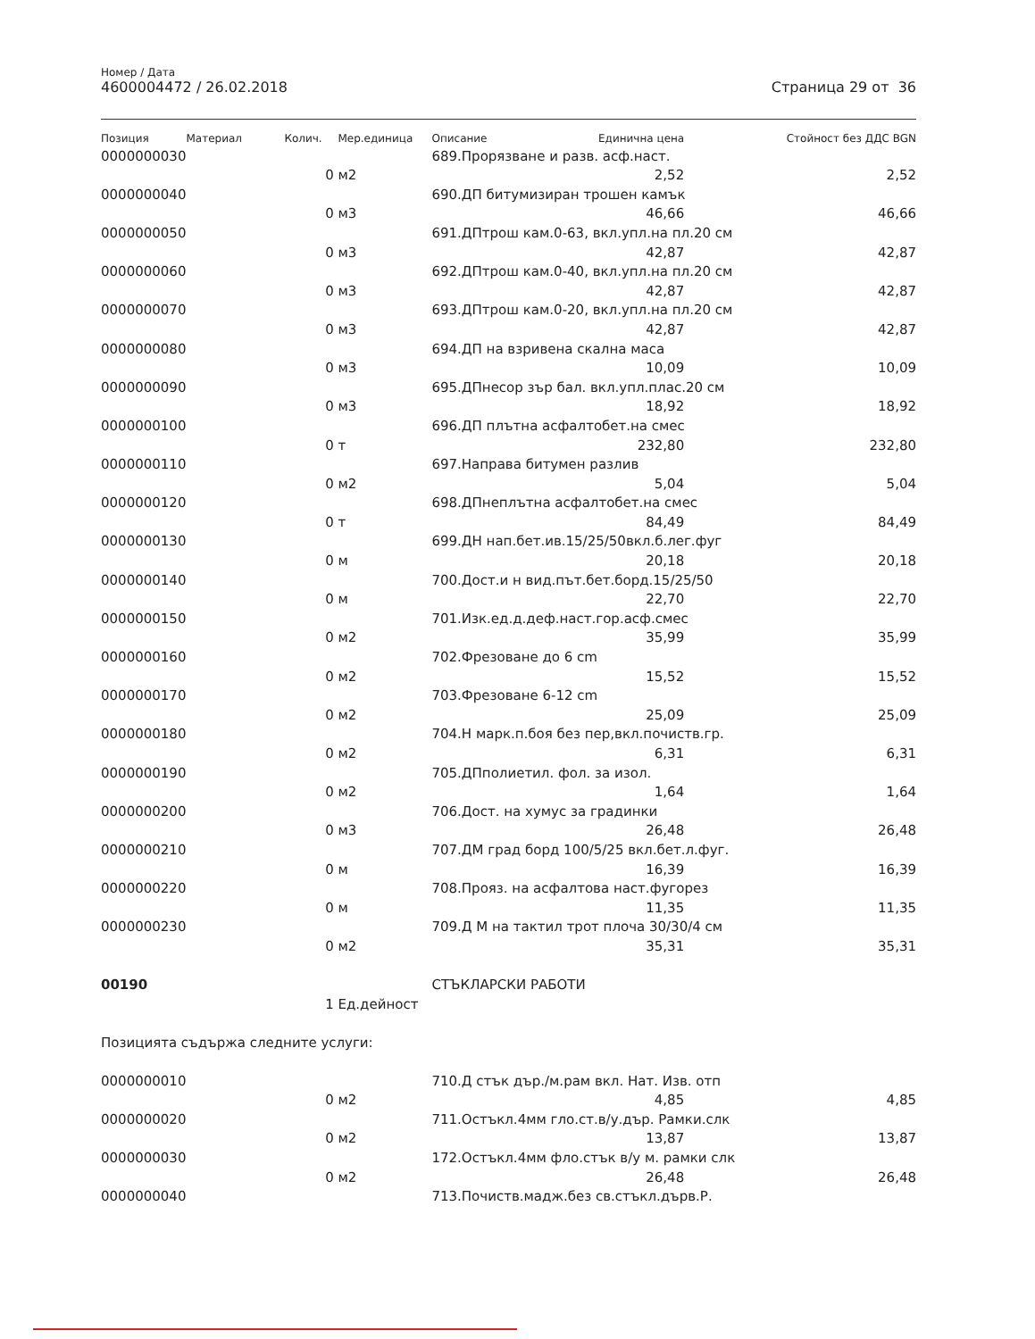Номер / Дата
4600004472 / 26.02.2018 Страница 29 от 36
| Позиция | Материал | Колич. | Мер.единица | Описание | Единична цена | Стойност без ДДС BGN |
| --- | --- | --- | --- | --- | --- | --- |
| 0000000030 | | | | 689.Прорязване и разв. асф.наст. | | |
| | | 0 | м2 | | 2,52 | 2,52 |
| 0000000040 | | | | 690.ДП битумизиран трошен камък | | |
| | | 0 | м3 | | 46,66 | 46,66 |
| 0000000050 | | | | 691.ДПтрош кам.0-63, вкл.упл.на пл.20 см | | |
| | | 0 | м3 | | 42,87 | 42,87 |
| 0000000060 | | | | 692.ДПтрош кам.0-40, вкл.упл.на пл.20 см | | |
| | | 0 | м3 | | 42,87 | 42,87 |
| 0000000070 | | | | 693.ДПтрош кам.0-20, вкл.упл.на пл.20 см | | |
| | | 0 | м3 | | 42,87 | 42,87 |
| 0000000080 | | | | 694.ДП на взривена скална маса | | |
| | | 0 | м3 | | 10,09 | 10,09 |
| 0000000090 | | | | 695.ДПнесор зър бал. вкл.упл.плас.20 см | | |
| | | 0 | м3 | | 18,92 | 18,92 |
| 0000000100 | | | | 696.ДП плътна асфалтобет.на смес | | |
| | | 0 | т | | 232,80 | 232,80 |
| 0000000110 | | | | 697.Направа битумен разлив | | |
| | | 0 | м2 | | 5,04 | 5,04 |
| 0000000120 | | | | 698.ДПнеплътна асфалтобет.на смес | | |
| | | 0 | т | | 84,49 | 84,49 |
| 0000000130 | | | | 699.ДН нап.бет.ив.15/25/50вкл.б.лег.фуг | | |
| | | 0 | м | | 20,18 | 20,18 |
| 0000000140 | | | | 700.Дост.и н вид.път.бет.борд.15/25/50 | | |
| | | 0 | м | | 22,70 | 22,70 |
| 0000000150 | | | | 701.Изк.ед.д.деф.наст.гор.асф.смес | | |
| | | 0 | м2 | | 35,99 | 35,99 |
| 0000000160 | | | | 702.Фрезоване до 6 cm | | |
| | | 0 | м2 | | 15,52 | 15,52 |
| 0000000170 | | | | 703.Фрезоване 6-12 cm | | |
| | | 0 | м2 | | 25,09 | 25,09 |
| 0000000180 | | | | 704.Н марк.п.боя без пер,вкл.почиств.гр. | | |
| | | 0 | м2 | | 6,31 | 6,31 |
| 0000000190 | | | | 705.ДПполиетил. фол. за изол. | | |
| | | 0 | м2 | | 1,64 | 1,64 |
| 0000000200 | | | | 706.Дост. на хумус за градинки | | |
| | | 0 | м3 | | 26,48 | 26,48 |
| 0000000210 | | | | 707.ДМ град борд 100/5/25 вкл.бет.л.фуг. | | |
| | | 0 | м | | 16,39 | 16,39 |
| 0000000220 | | | | 708.Прояз. на асфалтова наст.фугорез | | |
| | | 0 | м | | 11,35 | 11,35 |
| 0000000230 | | | | 709.Д М на тактил трот плоча 30/30/4 см | | |
| | | 0 | м2 | | 35,31 | 35,31 |
| 00190 | | | | СТЪКЛАРСКИ РАБОТИ | | |
| | | 1 | Ед.дейност | | | |
| Позицията съдържа следните услуги: | | | | | | |
| 0000000010 | | | | 710.Д стък дър./м.рам вкл. Нат. Изв. отп | | |
| | | 0 | м2 | | 4,85 | 4,85 |
| 0000000020 | | | | 711.Остъкл.4мм гло.ст.в/у.дър. Рамки.слк | | |
| | | 0 | м2 | | 13,87 | 13,87 |
| 0000000030 | | | | 172.Остъкл.4мм фло.стък в/у м. рамки слк | | |
| | | 0 | м2 | | 26,48 | 26,48 |
| 0000000040 | | | | 713.Почиств.мадж.без св.стъкл.дърв.Р. | | |